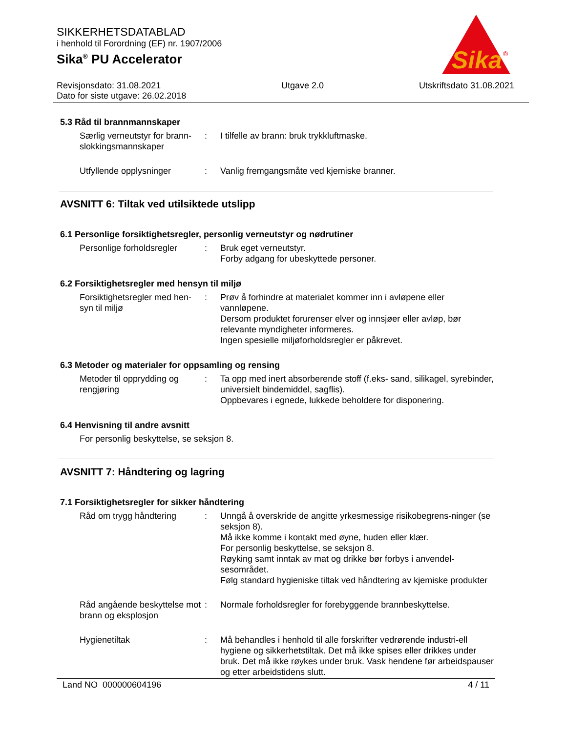Sika
®
SIKKERHETSDATABLAD
i henhold til Forordning (EF) nr. 1907/2006
Sika<sup>®</sup> PU Accelerator
Revisjonsdato: 31.08.2021
Dato for siste utgave: 26.02.2018
Utgave 2.0 Utskriftsdato 31.08.2021
5.3 Råd til brannmannskaper
Særlig verneutstyr for brann-slokkingsmannskaper
: I tilfelle av brann: bruk trykkluftmaske.
Utfyllende opplysninger : Vanlig fremgangsmåte ved kjemiske branner.
AVSNITT 6: Tiltak ved utilsiktede utslipp
6.1 Personlige forsiktighetsregler, personlig verneutstyr og nødrutiner
Personlige forholdsregler
: Bruk eget verneutstyr.
Forby adgang for ubeskyttede personer.
6.2 Forsiktighetsregler med hensyn til miljø
Forsiktighetsregler med hen-syn til miljø
: Prøv å forhindre at materialet kommer inn i avløpene eller vannløpene.
Dersom produktet forurenser elver og innsjøer eller avløp, bør relevante myndigheter informeres.
Ingen spesielle miljøforholdsregler er påkrevet.
6.3 Metoder og materialer for oppsamling og rensing
Metoder til opprydding og rengjøring
: Ta opp med inert absorberende stoff (f.eks- sand, silikagel, syrebinder, universielt bindemiddel, sagflis).
Oppbevares i egnede, lukkede beholdere for disponering.
6.4 Henvisning til andre avsnitt
For personlig beskyttelse, se seksjon 8.
AVSNITT 7: Håndtering og lagring
7.1 Forsiktighetsregler for sikker håndtering
Råd om trygg håndtering : Unngå å overskride de angitte yrkesmessige risikobegrens-ninger (se seksjon 8).
Må ikke komme i kontakt med øyne, huden eller klær.
For personlig beskyttelse, se seksjon 8.
Røyking samt inntak av mat og drikke bør forbys i anvendel-sesområdet.
Følg standard hygieniske tiltak ved håndtering av kjemiske produkter
Råd angående beskyttelse mot brann og eksplosjon
: Normale forholdsregler for forebyggende brannbeskyttelse.
Hygienetiltak : Må behandles i henhold til alle forskrifter vedrørende industri-ell hygiene og sikkerhetstiltak. Det må ikke spises eller drikkes under bruk. Det må ikke røykes under bruk. Vask hendene før arbeidspauser og etter arbeidstidens slutt.
Land NO 000000604196 4 / 11